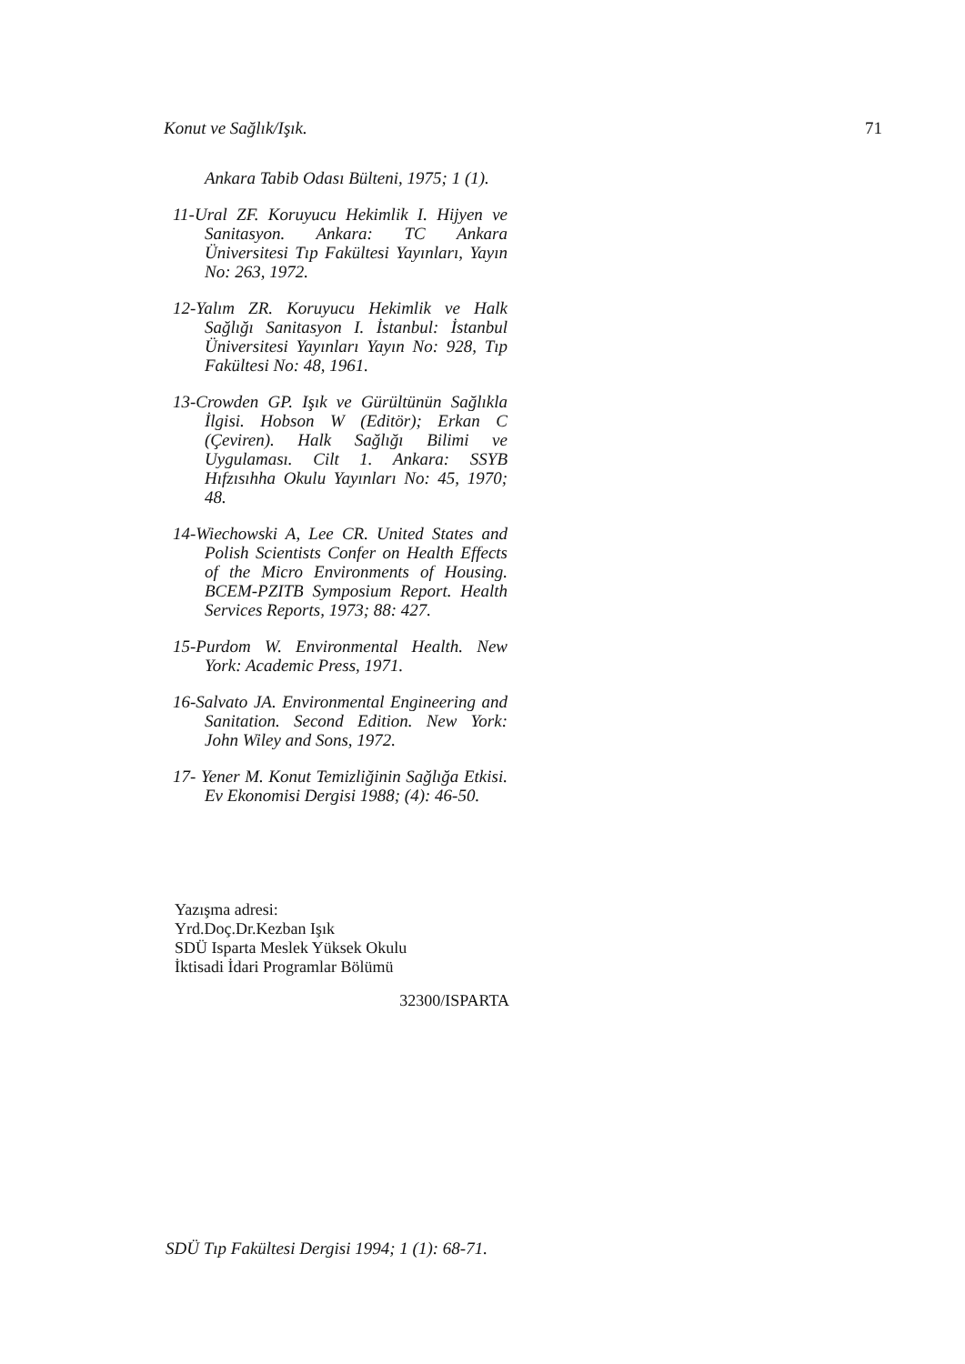Konut ve Sağlık/Işık. 71
Ankara Tabib Odası Bülteni, 1975; 1 (1).
11-Ural ZF. Koruyucu Hekimlik I. Hijyen ve Sanitasyon. Ankara: TC Ankara Üniversitesi Tıp Fakültesi Yayınları, Yayın No: 263, 1972.
12-Yalım ZR. Koruyucu Hekimlik ve Halk Sağlığı Sanitasyon I. İstanbul: İstanbul Üniversitesi Yayınları Yayın No: 928, Tıp Fakültesi No: 48, 1961.
13-Crowden GP. Işık ve Gürültünün Sağlıkla İlgisi. Hobson W (Editör); Erkan C (Çeviren). Halk Sağlığı Bilimi ve Uygulaması. Cilt 1. Ankara: SSYB Hıfzısıhha Okulu Yayınları No: 45, 1970; 48.
14-Wiechowski A, Lee CR. United States and Polish Scientists Confer on Health Effects of the Micro Environments of Housing. BCEM-PZITB Symposium Report. Health Services Reports, 1973; 88: 427.
15-Purdom W. Environmental Health. New York: Academic Press, 1971.
16-Salvato JA. Environmental Engineering and Sanitation. Second Edition. New York: John Wiley and Sons, 1972.
17- Yener M. Konut Temizliğinin Sağlığa Etkisi. Ev Ekonomisi Dergisi 1988; (4): 46-50.
Yazışma adresi:
Yrd.Doç.Dr.Kezban Işık
SDÜ Isparta Meslek Yüksek Okulu
İktisadi İdari Programlar Bölümü
32300/ISPARTA
SDÜ Tıp Fakültesi Dergisi 1994; 1 (1): 68-71.